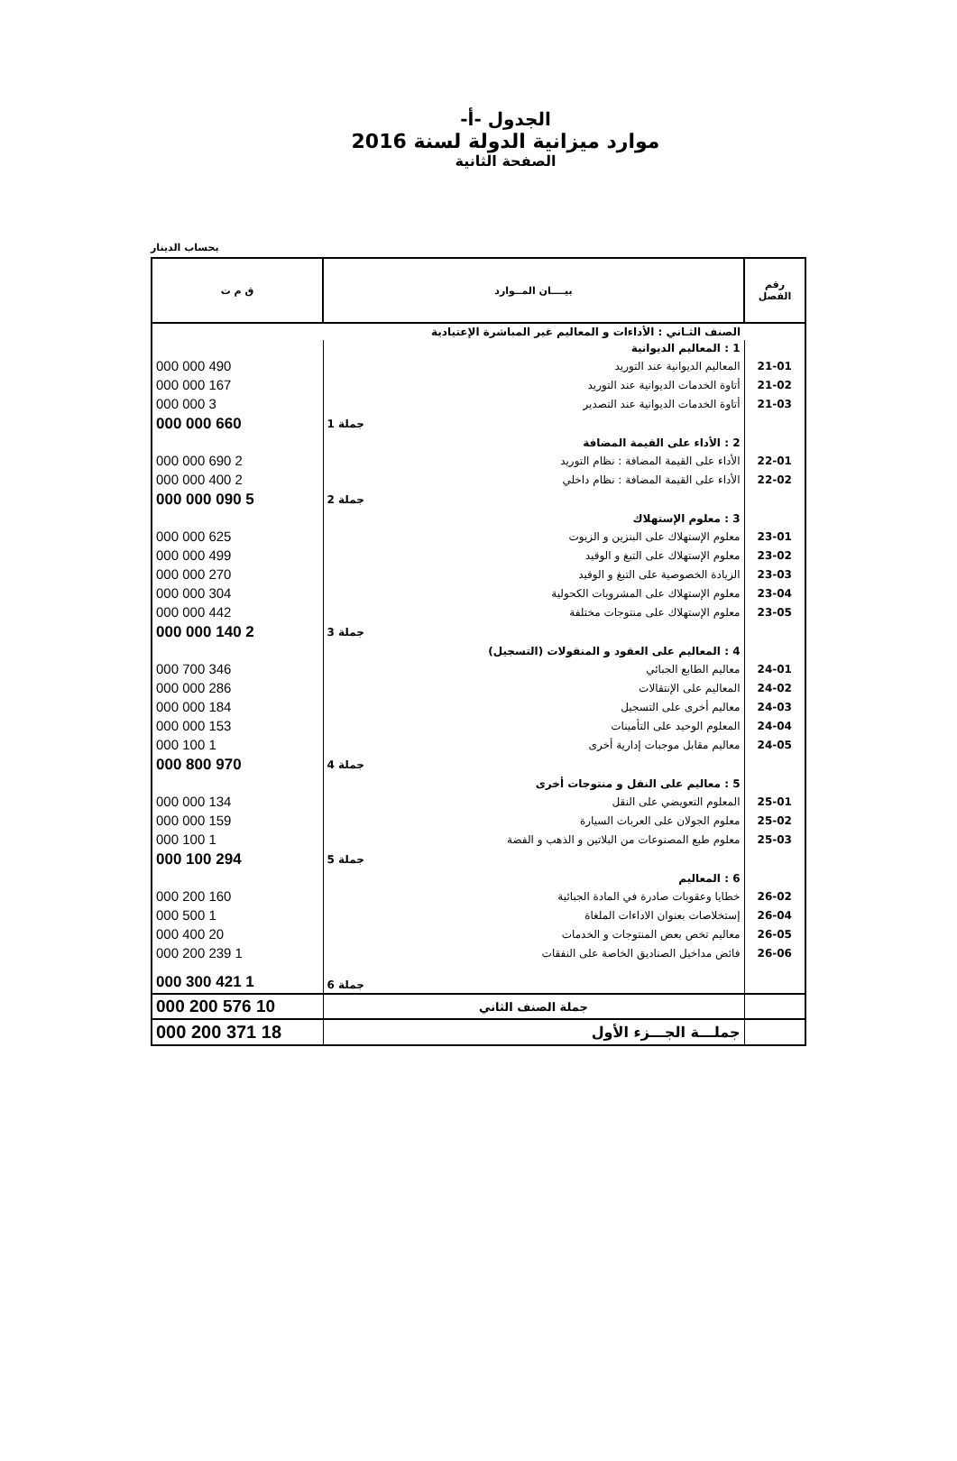الجدول -أ-
موارد ميزانية الدولة لسنة 2016
الصفحة الثانية
بحساب الدينار
| رقم الفصل | بيــــان المــوارد | ق م ت |
| --- | --- | --- |
| | الصنف الثـاني : الأداءات و المعاليم غير المباشرة الإعتيادية | |
| | 1 : المعاليم الديوانية | |
| 21-01 | المعاليم الديوانية عند التوريد | 490 000 000 |
| 21-02 | أتاوة الخدمات الديوانية عند التوريد | 167 000 000 |
| 21-03 | أتاوة الخدمات الديوانية عند التصدير | 3 000 000 |
| | جملة 1 | 660 000 000 |
| | 2 : الأداء على القيمة المضافة | |
| 22-01 | الأداء على القيمة المضافة : نظام التوريد | 2 690 000 000 |
| 22-02 | الأداء على القيمة المضافة : نظام داخلي | 2 400 000 000 |
| | جملة 2 | 5 090 000 000 |
| | 3 : معلوم الإستهلاك | |
| 23-01 | معلوم الإستهلاك على البنزين و الزيوت | 625 000 000 |
| 23-02 | معلوم الإستهلاك على التبغ و الوقيد | 499 000 000 |
| 23-03 | الزيادة الخصوصية على التبغ و الوقيد | 270 000 000 |
| 23-04 | معلوم الإستهلاك على المشروبات الكحولية | 304 000 000 |
| 23-05 | معلوم الإستهلاك على منتوجات مختلفة | 442 000 000 |
| | جملة 3 | 2 140 000 000 |
| | 4 : المعاليم على العقود و المنقولات (التسجيل) | |
| 24-01 | معاليم الطابع الجبائي | 346 700 000 |
| 24-02 | المعاليم على الإنتقالات | 286 000 000 |
| 24-03 | معاليم أخرى على التسجيل | 184 000 000 |
| 24-04 | المعلوم الوحيد على التأمينات | 153 000 000 |
| 24-05 | معاليم مقابل موجبات إدارية أخرى | 1 100 000 |
| | جملة 4 | 970 800 000 |
| | 5 : معاليم على النقل و منتوجات أخرى | |
| 25-01 | المعلوم التعويضي على النقل | 134 000 000 |
| 25-02 | معلوم الجولان على العربات السيارة | 159 000 000 |
| 25-03 | معلوم طبع المصنوعات من البلاتين و الذهب و الفضة | 1 100 000 |
| | جملة 5 | 294 100 000 |
| | 6 : المعاليم | |
| 26-02 | خطايا وعقوبات صادرة في المادة الجبائية | 160 200 000 |
| 26-04 | إستخلاصات بعنوان الاداءات الملغاة | 1 500 000 |
| 26-05 | معاليم تخص بعض المنتوجات و الخدمات | 20 400 000 |
| 26-06 | فائض مداخيل الصناديق الخاصة على النفقات | 1 239 200 000 |
| | جملة 6 | 1 421 300 000 |
| | جملة الصنف الثاني | 10 576 200 000 |
| | جملـــة الجـــزء الأول | 18 371 200 000 |